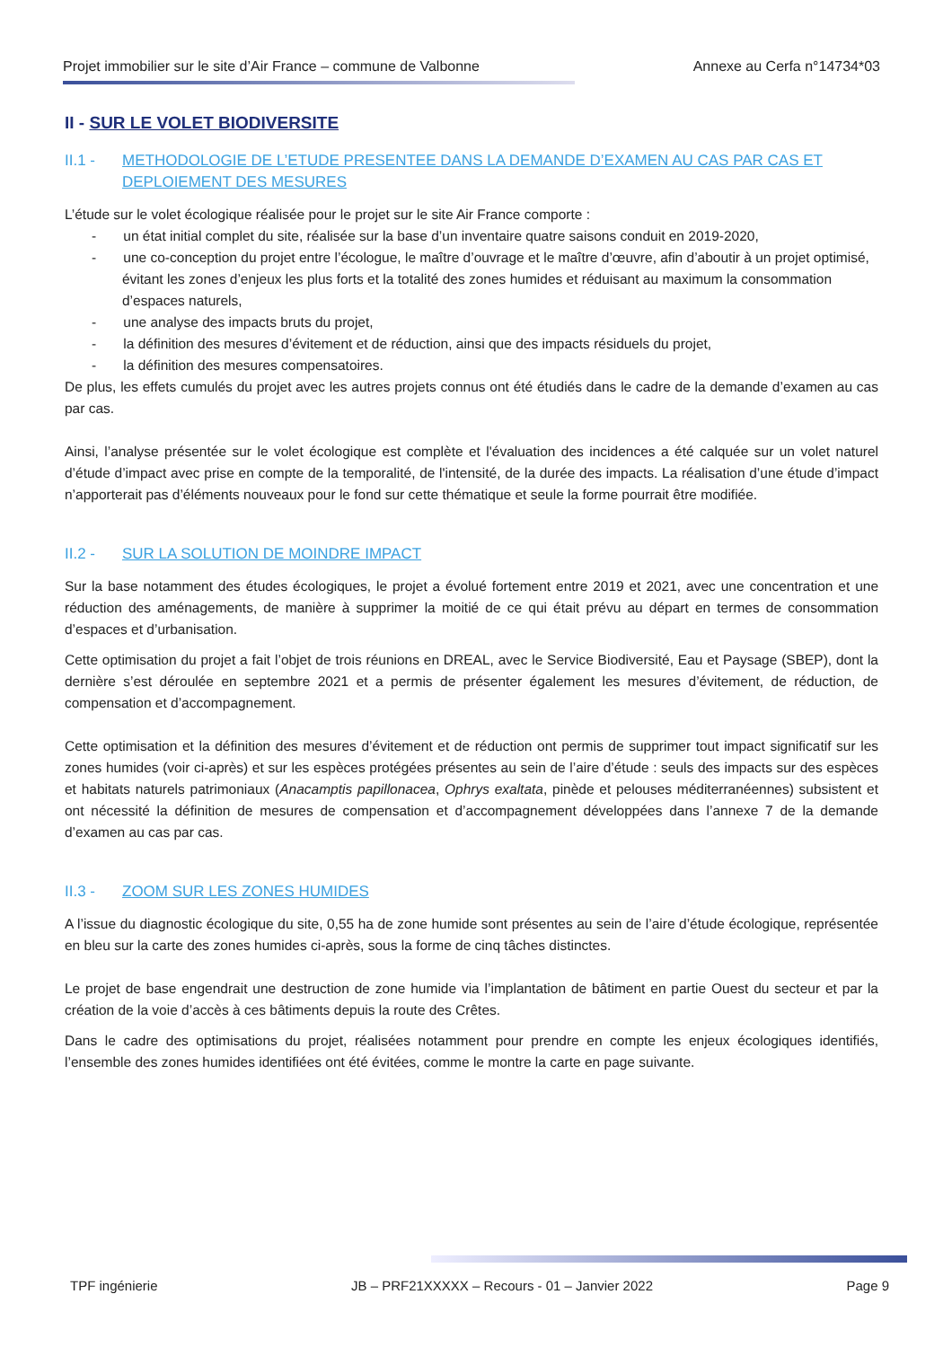Projet immobilier sur le site d’Air France – commune de Valbonne Annexe au Cerfa n°14734*03
II - SUR LE VOLET BIODIVERSITE
II.1 - METHODOLOGIE DE L’ETUDE PRESENTEE DANS LA DEMANDE D’EXAMEN AU CAS PAR CAS ET DEPLOIEMENT DES MESURES
L’étude sur le volet écologique réalisée pour le projet sur le site Air France comporte :
- un état initial complet du site, réalisée sur la base d’un inventaire quatre saisons conduit en 2019-2020,
- une co-conception du projet entre l’écologue, le maître d’ouvrage et le maître d’œuvre, afin d’aboutir à un projet optimisé, évitant les zones d’enjeux les plus forts et la totalité des zones humides et réduisant au maximum la consommation d’espaces naturels,
- une analyse des impacts bruts du projet,
- la définition des mesures d’évitement et de réduction, ainsi que des impacts résiduels du projet,
- la définition des mesures compensatoires.
De plus, les effets cumulés du projet avec les autres projets connus ont été étudiés dans le cadre de la demande d’examen au cas par cas.
Ainsi, l’analyse présentée sur le volet écologique est complète et l'évaluation des incidences a été calquée sur un volet naturel d’étude d’impact avec prise en compte de la temporalité, de l'intensité, de la durée des impacts. La réalisation d’une étude d’impact n’apporterait pas d’éléments nouveaux pour le fond sur cette thématique et seule la forme pourrait être modifiée.
II.2 - SUR LA SOLUTION DE MOINDRE IMPACT
Sur la base notamment des études écologiques, le projet a évolué fortement entre 2019 et 2021, avec une concentration et une réduction des aménagements, de manière à supprimer la moitié de ce qui était prévu au départ en termes de consommation d’espaces et d’urbanisation.
Cette optimisation du projet a fait l’objet de trois réunions en DREAL, avec le Service Biodiversité, Eau et Paysage (SBEP), dont la dernière s’est déroulée en septembre 2021 et a permis de présenter également les mesures d’évitement, de réduction, de compensation et d’accompagnement.
Cette optimisation et la définition des mesures d’évitement et de réduction ont permis de supprimer tout impact significatif sur les zones humides (voir ci-après) et sur les espèces protégées présentes au sein de l’aire d’étude : seuls des impacts sur des espèces et habitats naturels patrimoniaux (Anacamptis papillonacea, Ophrys exaltata, pinède et pelouses méditerranéennes) subsistent et ont nécessité la définition de mesures de compensation et d’accompagnement développées dans l’annexe 7 de la demande d’examen au cas par cas.
II.3 - ZOOM SUR LES ZONES HUMIDES
A l’issue du diagnostic écologique du site, 0,55 ha de zone humide sont présentes au sein de l’aire d’étude écologique, représentée en bleu sur la carte des zones humides ci-après, sous la forme de cinq tâches distinctes.
Le projet de base engendrait une destruction de zone humide via l’implantation de bâtiment en partie Ouest du secteur et par la création de la voie d’accès à ces bâtiments depuis la route des Crêtes.
Dans le cadre des optimisations du projet, réalisées notamment pour prendre en compte les enjeux écologiques identifiés, l’ensemble des zones humides identifiées ont été évitées, comme le montre la carte en page suivante.
TPF ingénierie JB – PRF21XXXXX – Recours - 01 – Janvier 2022 Page 9